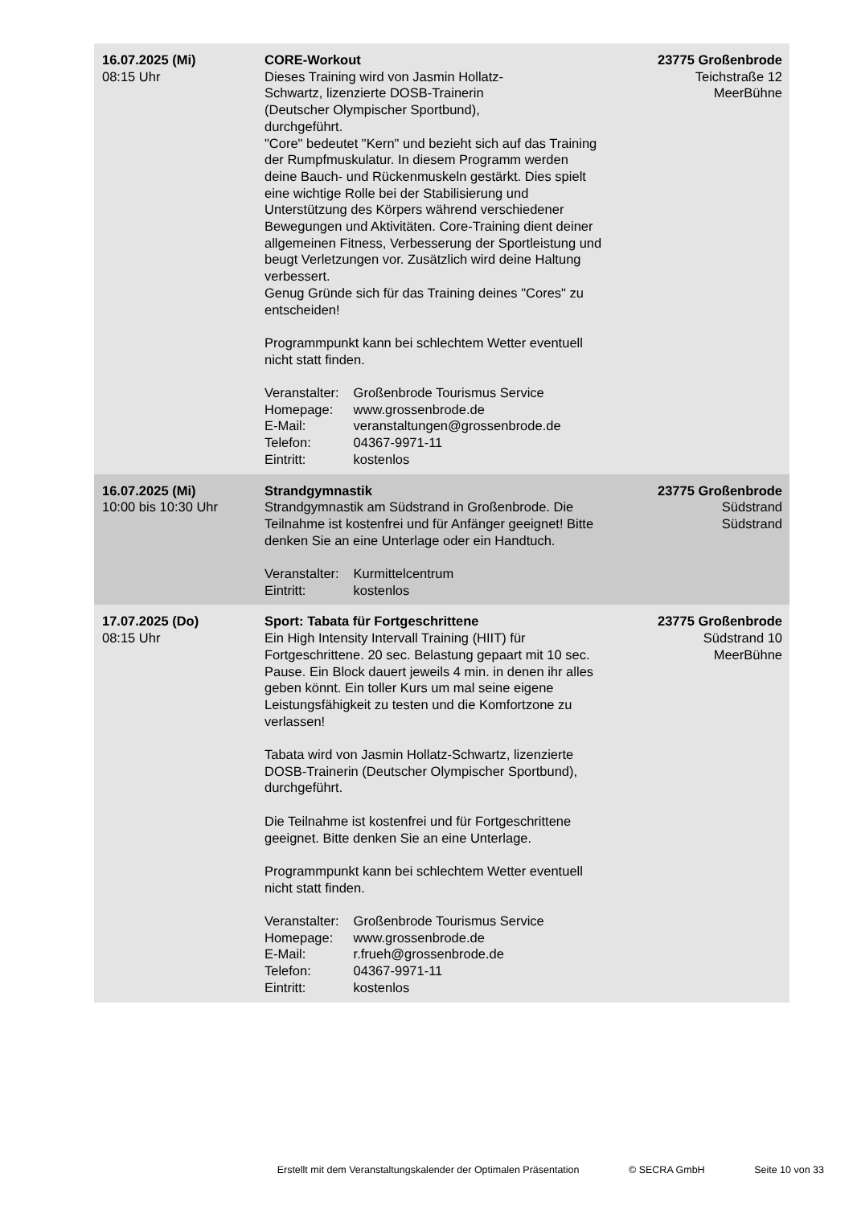| 16.07.2025 (Mi) 08:15 Uhr | CORE-Workout Dieses Training wird von Jasmin Hollatz- Schwartz, lizenzierte DOSB-Trainerin (Deutscher Olympischer Sportbund), durchgeführt. "Core" bedeutet "Kern" und bezieht sich auf das Training der Rumpfmuskulatur. In diesem Programm werden deine Bauch- und Rückenmuskeln gestärkt. Dies spielt eine wichtige Rolle bei der Stabilisierung und Unterstützung des Körpers während verschiedener Bewegungen und Aktivitäten. Core-Training dient deiner allgemeinen Fitness, Verbesserung der Sportleistung und beugt Verletzungen vor. Zusätzlich wird deine Haltung verbessert. Genug Gründe sich für das Training deines "Cores" zu entscheiden! Programmpunkt kann bei schlechtem Wetter eventuell nicht statt finden. Veranstalter: Großenbrode Tourismus Service Homepage: www.grossenbrode.de E-Mail: veranstaltungen@grossenbrode.de Telefon: 04367-9971-11 Eintritt: kostenlos | 23775 Großenbrode Teichstraße 12 MeerBühne |
| 16.07.2025 (Mi) 10:00 bis 10:30 Uhr | Strandgymnastik Strandgymnastik am Südstrand in Großenbrode. Die Teilnahme ist kostenfrei und für Anfänger geeignet! Bitte denken Sie an eine Unterlage oder ein Handtuch. Veranstalter: Kurmittelcentrum Eintritt: kostenlos | 23775 Großenbrode Südstrand Südstrand |
| 17.07.2025 (Do) 08:15 Uhr | Sport: Tabata für Fortgeschrittene Ein High Intensity Intervall Training (HIIT) für Fortgeschrittene. 20 sec. Belastung gepaart mit 10 sec. Pause. Ein Block dauert jeweils 4 min. in denen ihr alles geben könnt. Ein toller Kurs um mal seine eigene Leistungsfähigkeit zu testen und die Komfortzone zu verlassen! Tabata wird von Jasmin Hollatz-Schwartz, lizenzierte DOSB-Trainerin (Deutscher Olympischer Sportbund), durchgeführt. Die Teilnahme ist kostenfrei und für Fortgeschrittene geeignet. Bitte denken Sie an eine Unterlage. Programmpunkt kann bei schlechtem Wetter eventuell nicht statt finden. Veranstalter: Großenbrode Tourismus Service Homepage: www.grossenbrode.de E-Mail: r.frueh@grossenbrode.de Telefon: 04367-9971-11 Eintritt: kostenlos | 23775 Großenbrode Südstrand 10 MeerBühne |
Erstellt mit dem Veranstaltungskalender der Optimalen Präsentation © SECRA GmbH Seite 10 von 33